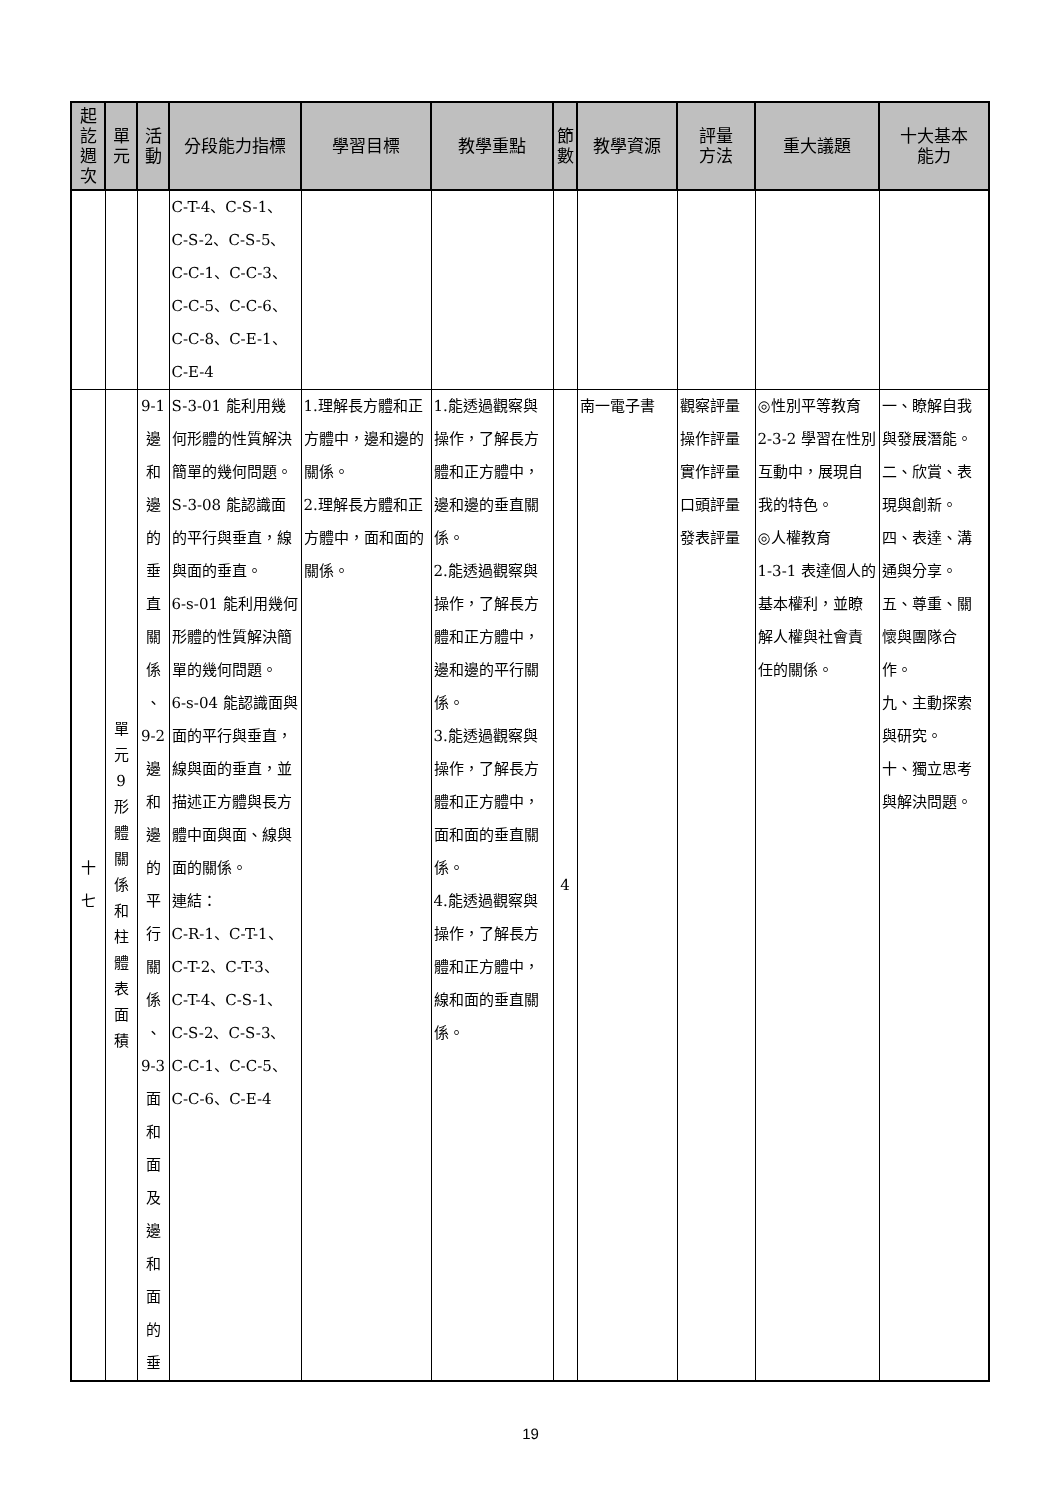| 起 訖 週 次 | 單 元 | 活 動 | 分段能力指標 | 學習目標 | 教學重點 | 節 數 | 教學資源 | 評量 方法 | 重大議題 | 十大基本 能力 |
| --- | --- | --- | --- | --- | --- | --- | --- | --- | --- | --- |
| | | | C-T-4、C-S-1、 C-S-2、C-S-5、 C-C-1、C-C-3、 C-C-5、C-C-6、 C-C-8、C-E-1、 C-E-4 | | | | | | | |
| 十 七 | 單 元 9 形 體 關 係 和 柱 體 表 面 積 | 9-1 邊 和 邊 的 垂 直 關 係 、 9-2 邊 和 邊 的 平 行 關 係 、 9-3 面 和 面 及 邊 和 面 的 垂 | S-3-01 能利用幾何形體的性質解決簡單的幾何問題。 S-3-08 能認識面的平行與垂直，線與面的垂直。 6-s-01 能利用幾何形體的性質解決簡單的幾何問題。 6-s-04 能認識面與面的平行與垂直，線與面的垂直，並描述正方體與長方體中面與面、線與面的關係。 連結： C-R-1、C-T-1、 C-T-2、C-T-3、 C-T-4、C-S-1、 C-S-2、C-S-3、 C-C-1、C-C-5、 C-C-6、C-E-4 | 1.理解長方體和正方體中，邊和邊的關係。 2.理解長方體和正方體中，面和面的關係。 | 1.能透過觀察與操作，了解長方體和正方體中，邊和邊的垂直關係。 2.能透過觀察與操作，了解長方體和正方體中，邊和邊的平行關係。 3.能透過觀察與操作，了解長方體和正方體中，面和面的垂直關係。 4.能透過觀察與操作，了解長方體和正方體中，線和面的垂直關係。 | 4 | 南一電子書 | 觀察評量 操作評量 實作評量 口頭評量 發表評量 | ◎性別平等教育 2-3-2 學習在性別互動中，展現自我的特色。 ◎人權教育 1-3-1 表達個人的基本權利，並瞭解人權與社會責任的關係。 | 一、瞭解自我與發展潛能。 二、欣賞、表現與創新。 四、表達、溝通與分享。 五、尊重、關懷與團隊合作。 九、主動探索與研究。 十、獨立思考與解決問題。 |
19